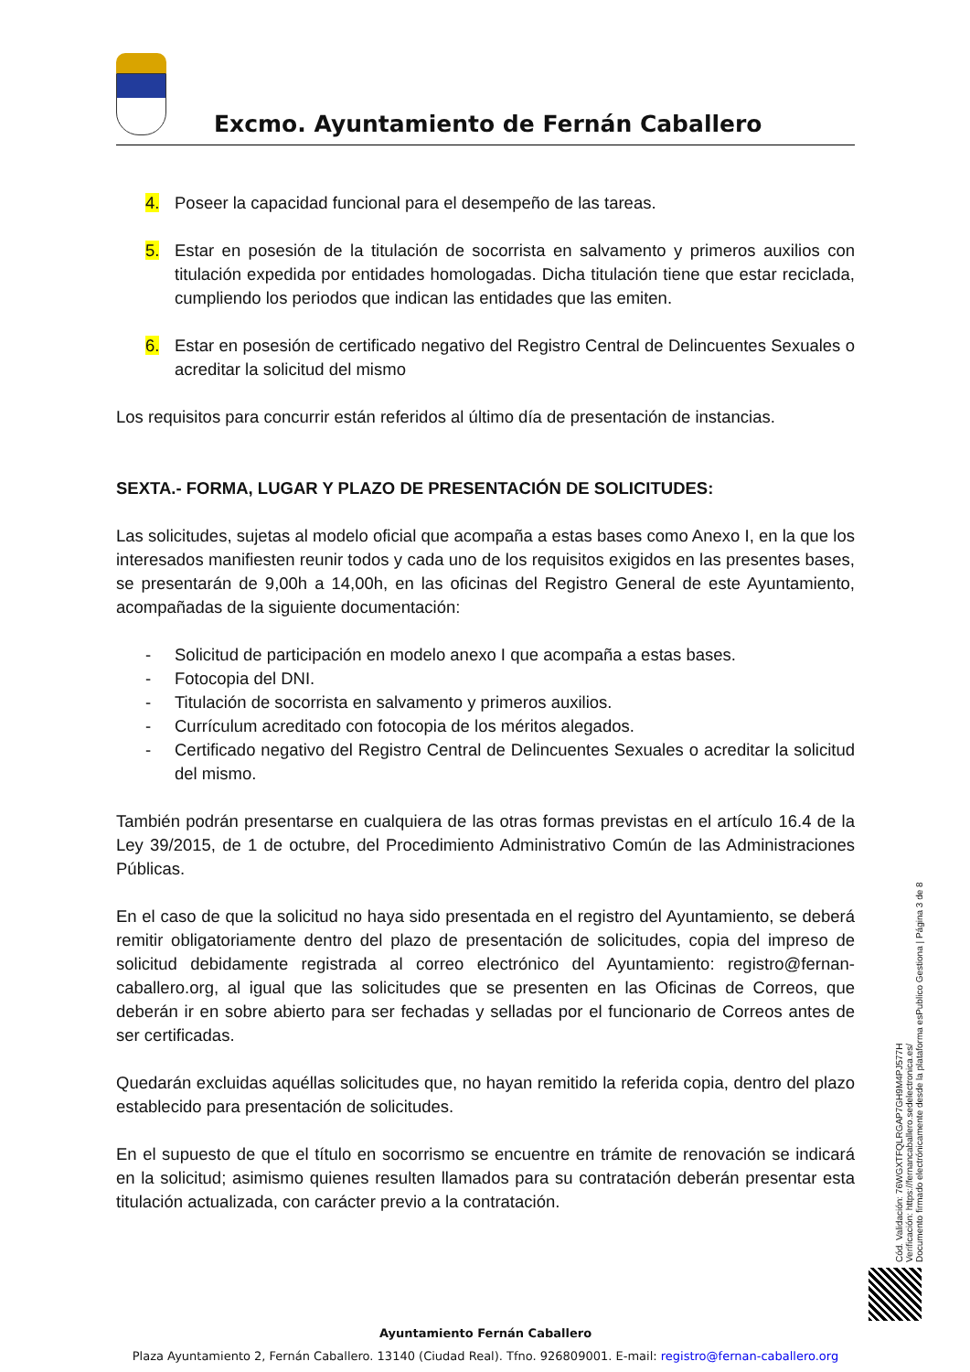Excmo. Ayuntamiento de Fernán Caballero
4. Poseer la capacidad funcional para el desempeño de las tareas.
5. Estar en posesión de la titulación de socorrista en salvamento y primeros auxilios con titulación expedida por entidades homologadas. Dicha titulación tiene que estar reciclada, cumpliendo los periodos que indican las entidades que las emiten.
6. Estar en posesión de certificado negativo del Registro Central de Delincuentes Sexuales o acreditar la solicitud del mismo
Los requisitos para concurrir están referidos al último día de presentación de instancias.
SEXTA.- FORMA, LUGAR Y PLAZO DE PRESENTACIÓN DE SOLICITUDES:
Las solicitudes, sujetas al modelo oficial que acompaña a estas bases como Anexo I, en la que los interesados manifiesten reunir todos y cada uno de los requisitos exigidos en las presentes bases, se presentarán de 9,00h a 14,00h, en las oficinas del Registro General de este Ayuntamiento, acompañadas de la siguiente documentación:
- Solicitud de participación en modelo anexo I que acompaña a estas bases.
- Fotocopia del DNI.
- Titulación de socorrista en salvamento y primeros auxilios.
- Currículum acreditado con fotocopia de los méritos alegados.
- Certificado negativo del Registro Central de Delincuentes Sexuales o acreditar la solicitud del mismo.
También podrán presentarse en cualquiera de las otras formas previstas en el artículo 16.4 de la Ley 39/2015, de 1 de octubre, del Procedimiento Administrativo Común de las Administraciones Públicas.
En el caso de que la solicitud no haya sido presentada en el registro del Ayuntamiento, se deberá remitir obligatoriamente dentro del plazo de presentación de solicitudes, copia del impreso de solicitud debidamente registrada al correo electrónico del Ayuntamiento: registro@fernan-caballero.org, al igual que las solicitudes que se presenten en las Oficinas de Correos, que deberán ir en sobre abierto para ser fechadas y selladas por el funcionario de Correos antes de ser certificadas.
Quedarán excluidas aquéllas solicitudes que, no hayan remitido la referida copia, dentro del plazo establecido para presentación de solicitudes.
En el supuesto de que el título en socorrismo se encuentre en trámite de renovación se indicará en la solicitud; asimismo quienes resulten llamados para su contratación deberán presentar esta titulación actualizada, con carácter previo a la contratación.
Ayuntamiento Fernán Caballero
Plaza Ayuntamiento 2, Fernán Caballero. 13140 (Ciudad Real). Tfno. 926809001. E-mail: registro@fernan-caballero.org
Cód. Validación: 76WGXTFQLRGAP7GH9M4PJ577H
Verificación: https://fernancaballero.sedelectronica.es/
Documento firmado electrónicamente desde la plataforma esPublico Gestiona | Página 3 de 8